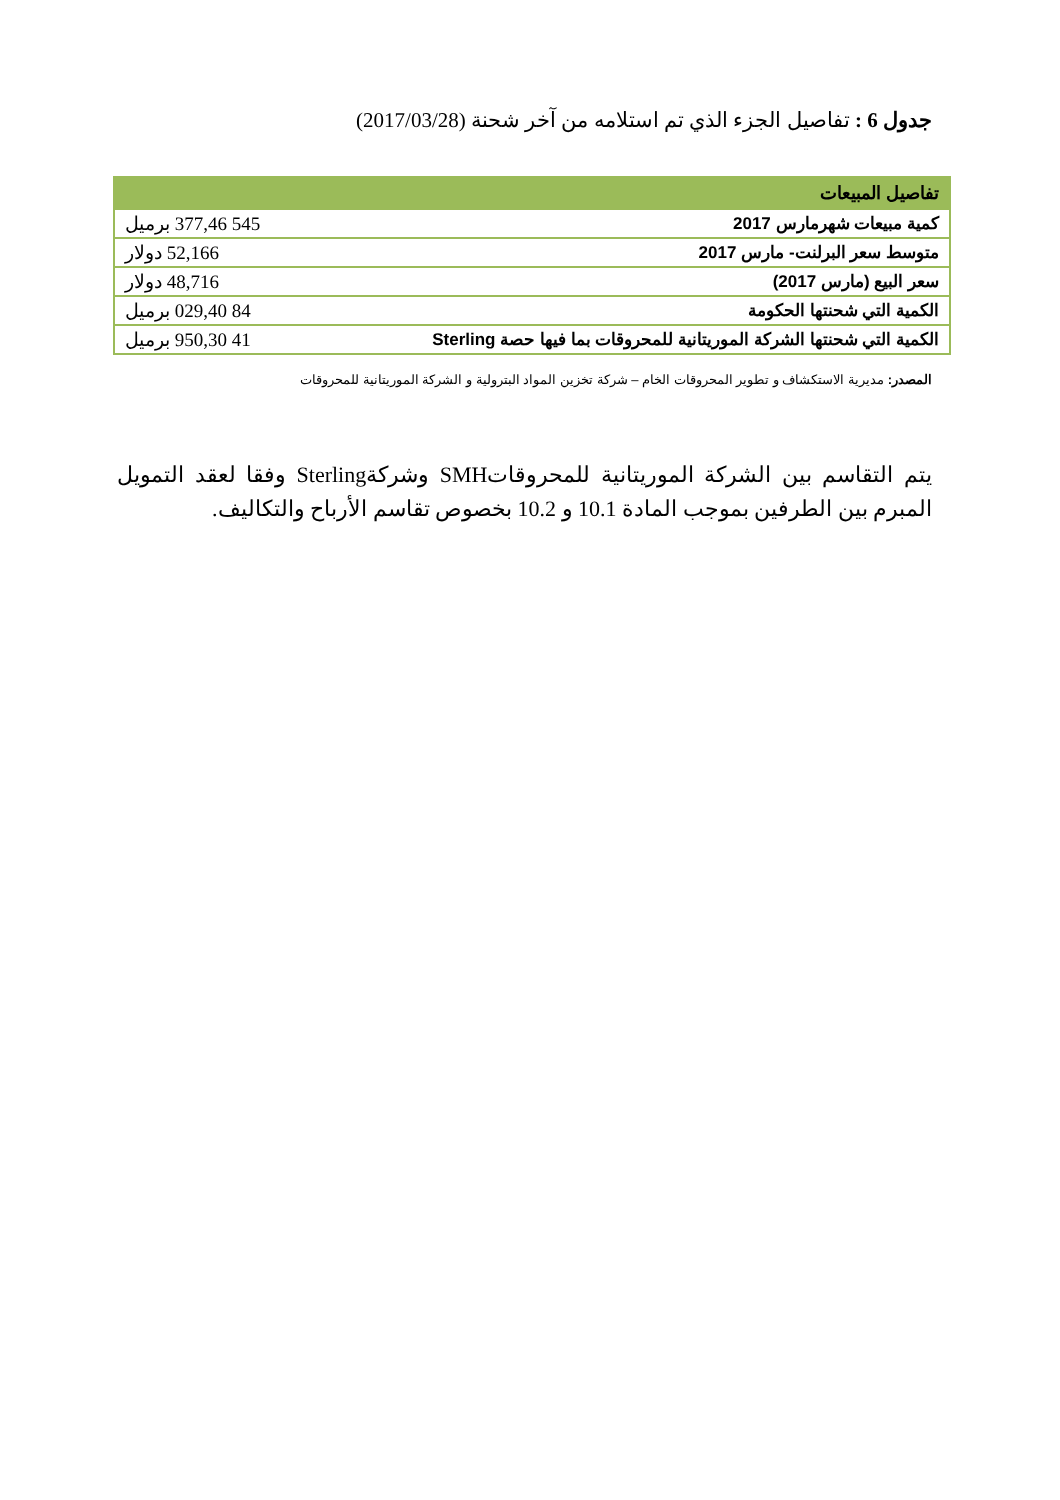جدول 6 : تفاصيل الجزء الذي تم استلامه من آخر شحنة (2017/03/28)
| تفاصيل المبيعات | |
| --- | --- |
| كمية مبيعات شهرمارس 2017 | 545 377,46 برميل |
| متوسط سعر البرلنت- مارس 2017 | 52,166 دولار |
| سعر البيع (مارس 2017) | 48,716 دولار |
| الكمية التي شحنتها الحكومة | 84 029,40 برميل |
| الكمية التي شحنتها الشركة الموريتانية للمحروقات بما فيها حصة Sterling | 41 950,30 برميل |
المصدر: مديرية الاستكشاف و تطوير المحروقات الخام – شركة تخزين المواد البترولية و الشركة الموريتانية للمحروقات
يتم التقاسم بين الشركة الموريتانية للمحروقاتSMH وشركةSterling وفقا لعقد التمويل المبرم بين الطرفين بموجب المادة 10.1 و 10.2 بخصوص تقاسم الأرباح والتكاليف.